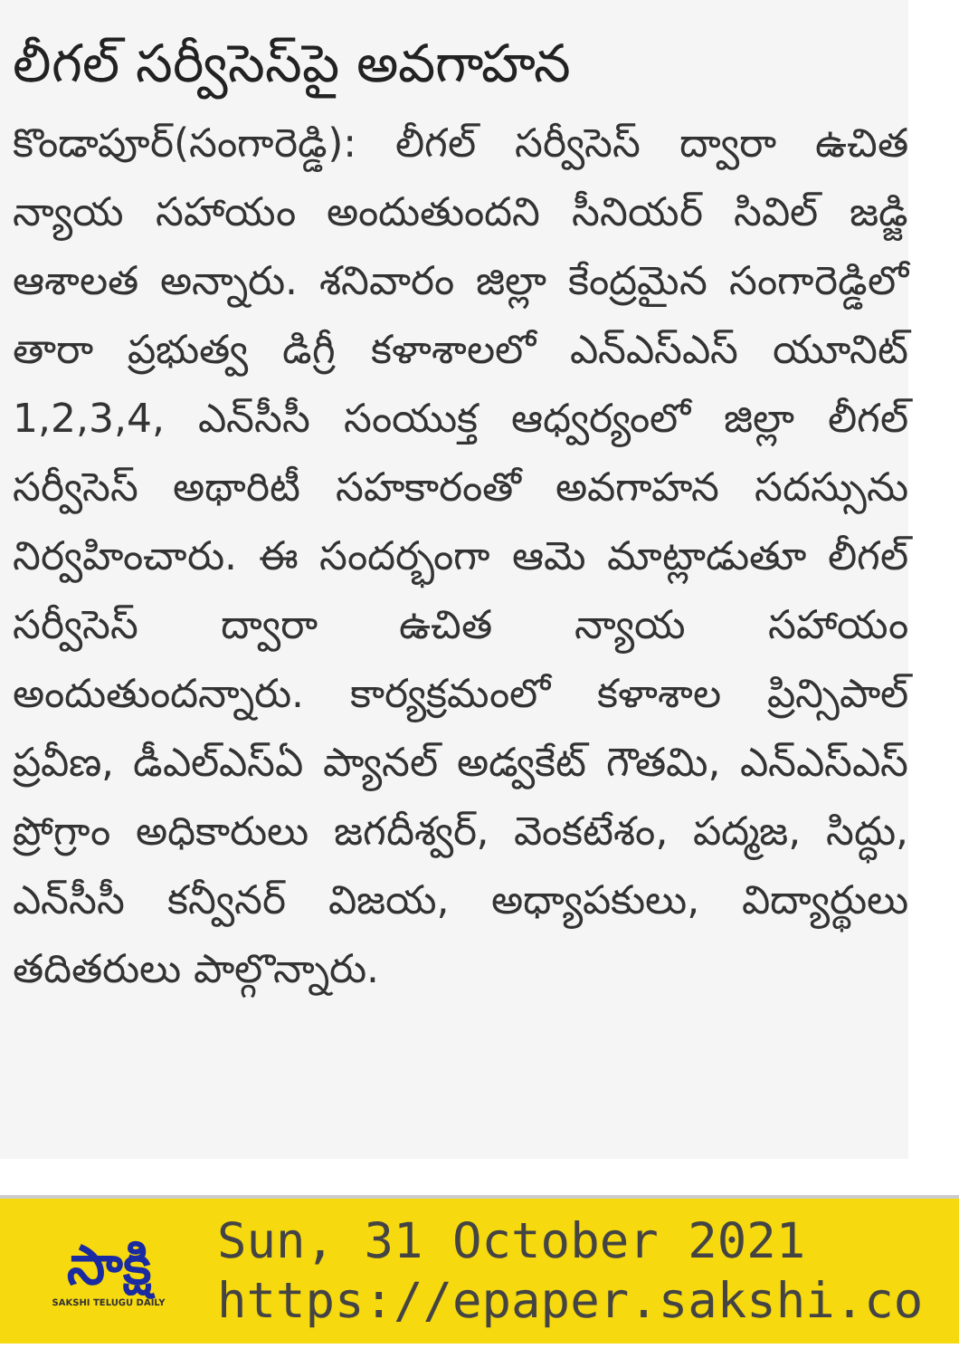లీగల్ సర్వీసెస్‌పై అవగాహన
కొండాపూర్(సంగారెడ్డి): లీగల్ సర్వీసెస్ ద్వారా ఉచిత న్యాయ సహాయం అందుతుందని సీనియర్ సివిల్ జడ్జి ఆశాలత అన్నారు. శనివారం జిల్లా కేంద్రమైన సంగారెడ్డిలో తారా ప్రభుత్వ డిగ్రీ కళాశాలలో ఎన్‌ఎస్‌ఎస్ యూనిట్ 1,2,3,4, ఎన్‌సీసీ సంయుక్త ఆధ్వర్యంలో జిల్లా లీగల్ సర్వీసెస్ అథారిటీ సహకారంతో అవగాహన సదస్సును నిర్వహించారు. ఈ సందర్భంగా ఆమె మాట్లాడుతూ లీగల్ సర్వీసెస్ ద్వారా ఉచిత న్యాయ సహాయం అందుతుందన్నారు. కార్యక్రమంలో కళాశాల ప్రిన్సిపాల్ ప్రవీణ, డీఎల్‌ఎస్‌ఏ ప్యానల్ అడ్వకేట్ గౌతమి, ఎన్‌ఎస్‌ఎస్ ప్రోగ్రాం అధికారులు జగదీశ్వర్, వెంకటేశం, పద్మజ, సిద్ధు, ఎన్‌సీసీ కన్వీనర్ విజయ, అధ్యాపకులు, విద్యార్థులు తదితరులు పాల్గొన్నారు.
సాక్షి
SAKSHI TELUGU DAILY
Sun, 31 October 2021
https://epaper.sakshi.co